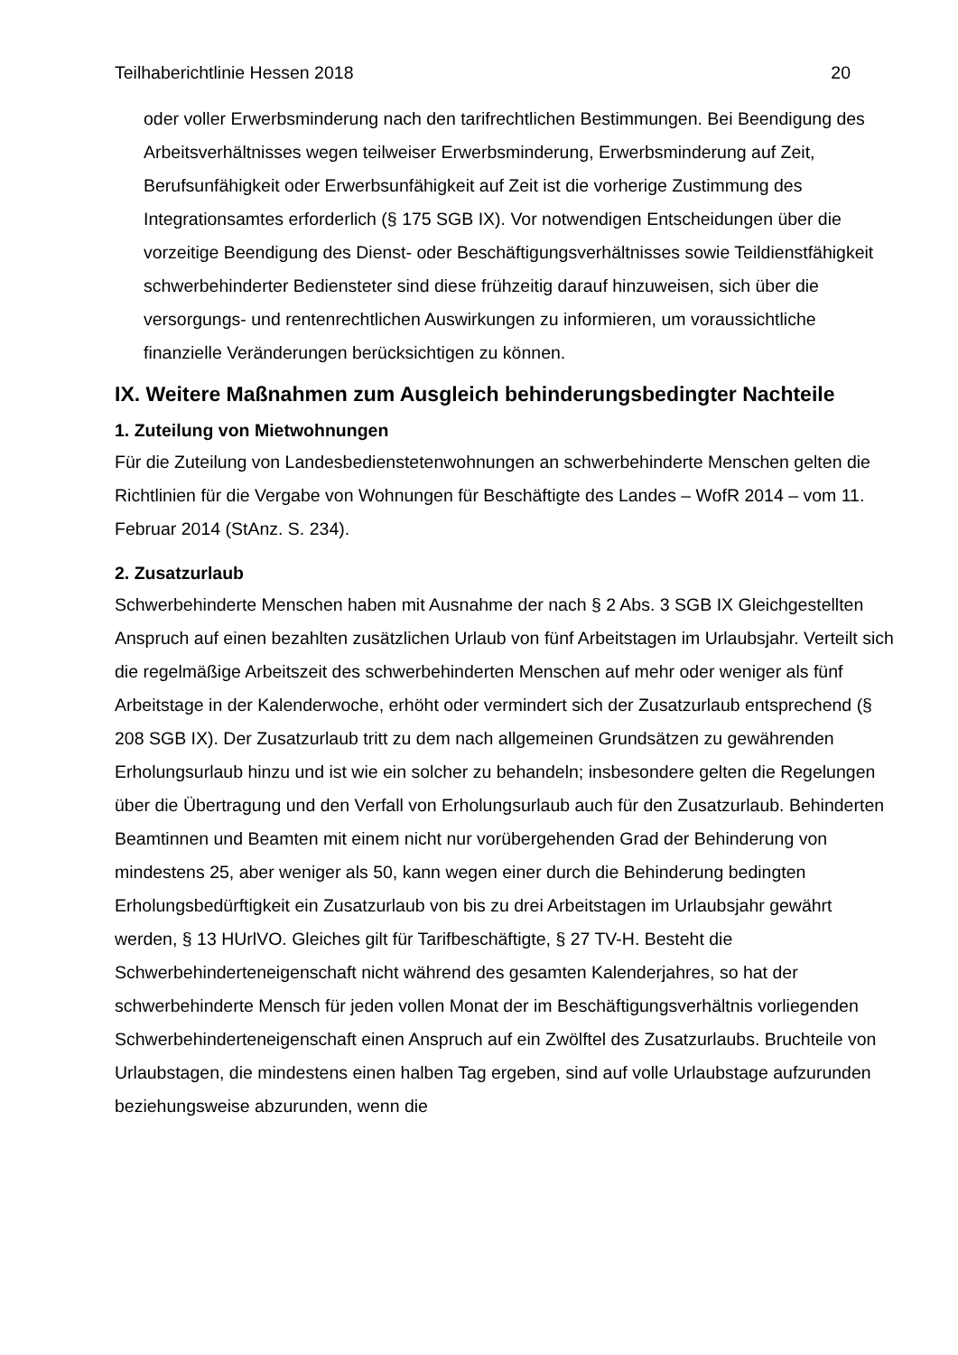Teilhaberichtlinie Hessen 2018 20
oder voller Erwerbsminderung nach den tarifrechtlichen Bestimmungen. Bei Beendigung des Arbeitsverhältnisses wegen teilweiser Erwerbsminderung, Erwerbsminderung auf Zeit, Berufsunfähigkeit oder Erwerbsunfähigkeit auf Zeit ist die vorherige Zustimmung des Integrationsamtes erforderlich (§ 175 SGB IX). Vor notwendigen Entscheidungen über die vorzeitige Beendigung des Dienst- oder Beschäftigungsverhältnisses sowie Teildienstfähigkeit schwerbehinderter Bediensteter sind diese frühzeitig darauf hinzuweisen, sich über die versorgungs- und rentenrechtlichen Auswirkungen zu informieren, um voraussichtliche finanzielle Veränderungen berücksichtigen zu können.
IX. Weitere Maßnahmen zum Ausgleich behinderungsbedingter Nachteile
1. Zuteilung von Mietwohnungen
Für die Zuteilung von Landesbedienstetenwohnungen an schwerbehinderte Menschen gelten die Richtlinien für die Vergabe von Wohnungen für Beschäftigte des Landes – WofR 2014 – vom 11. Februar 2014 (StAnz. S. 234).
2. Zusatzurlaub
Schwerbehinderte Menschen haben mit Ausnahme der nach § 2 Abs. 3 SGB IX Gleichgestellten Anspruch auf einen bezahlten zusätzlichen Urlaub von fünf Arbeitstagen im Urlaubsjahr. Verteilt sich die regelmäßige Arbeitszeit des schwerbehinderten Menschen auf mehr oder weniger als fünf Arbeitstage in der Kalenderwoche, erhöht oder vermindert sich der Zusatzurlaub entsprechend (§ 208 SGB IX). Der Zusatzurlaub tritt zu dem nach allgemeinen Grundsätzen zu gewährenden Erholungsurlaub hinzu und ist wie ein solcher zu behandeln; insbesondere gelten die Regelungen über die Übertragung und den Verfall von Erholungsurlaub auch für den Zusatzurlaub. Behinderten Beamtinnen und Beamten mit einem nicht nur vorübergehenden Grad der Behinderung von mindestens 25, aber weniger als 50, kann wegen einer durch die Behinderung bedingten Erholungsbedürftigkeit ein Zusatzurlaub von bis zu drei Arbeitstagen im Urlaubsjahr gewährt werden, § 13 HUrlVO. Gleiches gilt für Tarifbeschäftigte, § 27 TV-H. Besteht die Schwerbehinderteneigenschaft nicht während des gesamten Kalenderjahres, so hat der schwerbehinderte Mensch für jeden vollen Monat der im Beschäftigungsverhältnis vorliegenden Schwerbehinderteneigenschaft einen Anspruch auf ein Zwölftel des Zusatzurlaubs. Bruchteile von Urlaubstagen, die mindestens einen halben Tag ergeben, sind auf volle Urlaubstage aufzurunden beziehungsweise abzurunden, wenn die